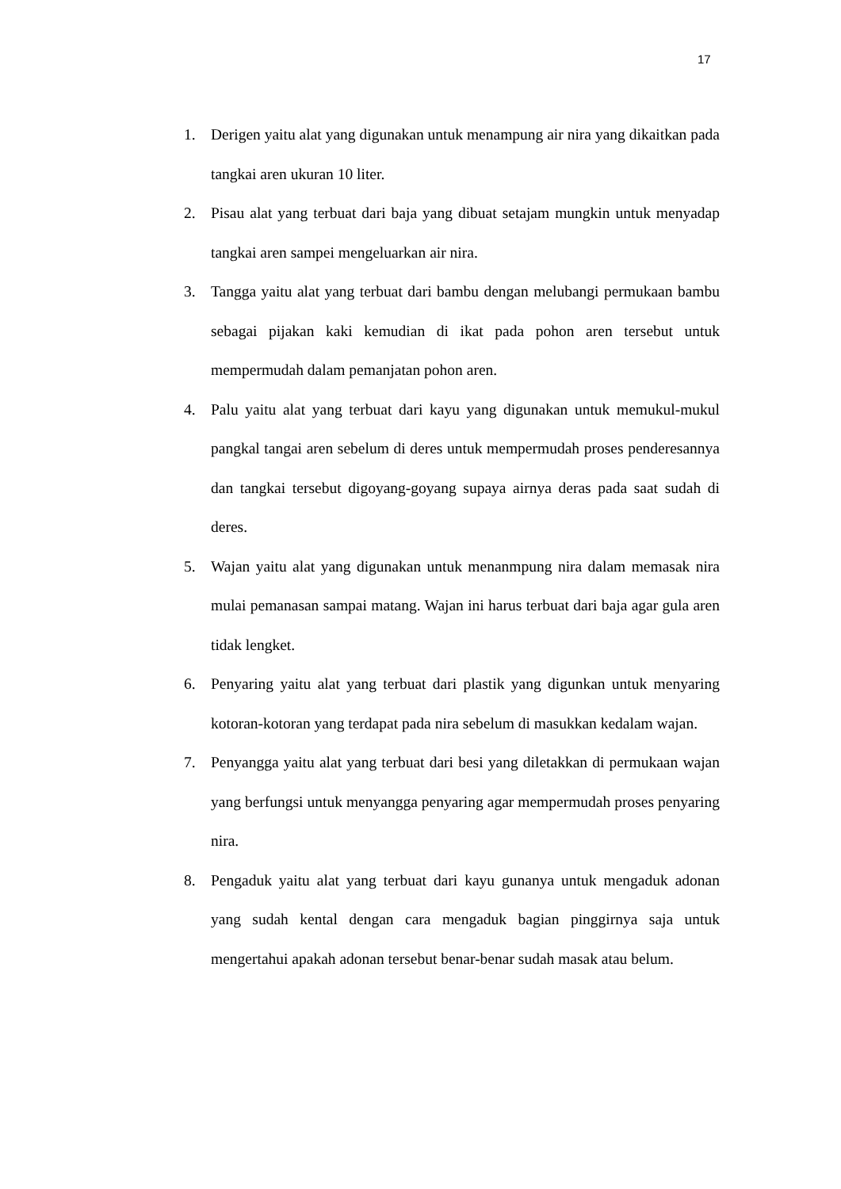17
1. Derigen yaitu alat yang digunakan untuk menampung air nira yang dikaitkan pada tangkai aren ukuran 10 liter.
2. Pisau alat yang terbuat dari baja yang dibuat setajam mungkin untuk menyadap tangkai aren sampei mengeluarkan air nira.
3. Tangga yaitu alat yang terbuat dari bambu dengan melubangi permukaan bambu sebagai pijakan kaki kemudian di ikat pada pohon aren tersebut untuk mempermudah dalam pemanjatan pohon aren.
4. Palu yaitu alat yang terbuat dari kayu yang digunakan untuk memukul-mukul pangkal tangai aren sebelum di deres untuk mempermudah proses penderesannya dan tangkai tersebut digoyang-goyang supaya airnya deras pada saat sudah di deres.
5. Wajan yaitu alat yang digunakan untuk menanmpung nira dalam memasak nira mulai pemanasan sampai matang. Wajan ini harus terbuat dari baja agar gula aren tidak lengket.
6. Penyaring yaitu alat yang terbuat dari plastik yang digunkan untuk menyaring kotoran-kotoran yang terdapat pada nira sebelum di masukkan kedalam wajan.
7. Penyangga yaitu alat yang terbuat dari besi yang diletakkan di permukaan wajan yang berfungsi untuk menyangga penyaring agar mempermudah proses penyaring nira.
8. Pengaduk yaitu alat yang terbuat dari kayu gunanya untuk mengaduk adonan yang sudah kental dengan cara mengaduk bagian pinggirnya saja untuk mengertahui apakah adonan tersebut benar-benar sudah masak atau belum.